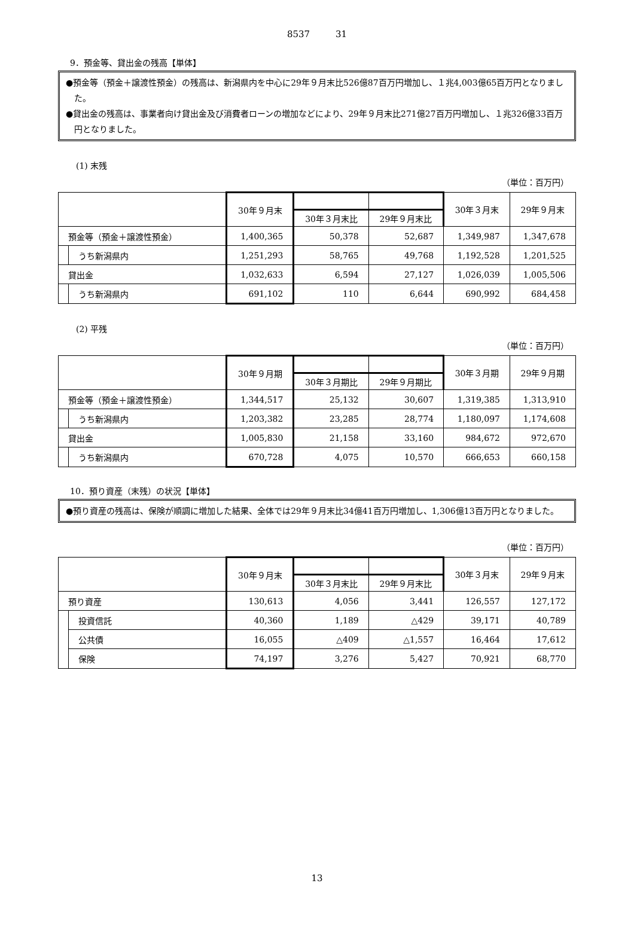8537 31
9．預金等、貸出金の残高【単体】
●預金等（預金＋譲渡性預金）の残高は、新潟県内を中心に29年９月末比526億87百万円増加し、１兆4,003億65百万円となりました。
●貸出金の残高は、事業者向け貸出金及び消費者ローンの増加などにより、29年９月末比271億27百万円増加し、１兆326億33百万円となりました。
(1) 末残
（単位：百万円）
| | | 30年９月末 | | | 30年３月末 | 29年９月末 |
| --- | --- | --- | --- | --- | --- | --- |
| | | | 30年３月末比 | 29年９月末比 | | |
| 預金等（預金＋譲渡性預金） | | 1,400,365 | 50,378 | 52,687 | 1,349,987 | 1,347,678 |
| | うち新潟県内 | 1,251,293 | 58,765 | 49,768 | 1,192,528 | 1,201,525 |
| 貸出金 | | 1,032,633 | 6,594 | 27,127 | 1,026,039 | 1,005,506 |
| | うち新潟県内 | 691,102 | 110 | 6,644 | 690,992 | 684,458 |
(2) 平残
（単位：百万円）
| | | 30年９月期 | | | 30年３月期 | 29年９月期 |
| --- | --- | --- | --- | --- | --- | --- |
| | | | 30年３月期比 | 29年９月期比 | | |
| 預金等（預金＋譲渡性預金） | | 1,344,517 | 25,132 | 30,607 | 1,319,385 | 1,313,910 |
| | うち新潟県内 | 1,203,382 | 23,285 | 28,774 | 1,180,097 | 1,174,608 |
| 貸出金 | | 1,005,830 | 21,158 | 33,160 | 984,672 | 972,670 |
| | うち新潟県内 | 670,728 | 4,075 | 10,570 | 666,653 | 660,158 |
10．預り資産（末残）の状況【単体】
●預り資産の残高は、保険が順調に増加した結果、全体では29年９月末比34億41百万円増加し、1,306億13百万円となりました。
（単位：百万円）
| | | 30年９月末 | | | 30年３月末 | 29年９月末 |
| --- | --- | --- | --- | --- | --- | --- |
| | | | 30年３月末比 | 29年９月末比 | | |
| 預り資産 | | 130,613 | 4,056 | 3,441 | 126,557 | 127,172 |
| | 投資信託 | 40,360 | 1,189 | △429 | 39,171 | 40,789 |
| | 公共債 | 16,055 | △409 | △1,557 | 16,464 | 17,612 |
| | 保険 | 74,197 | 3,276 | 5,427 | 70,921 | 68,770 |
13